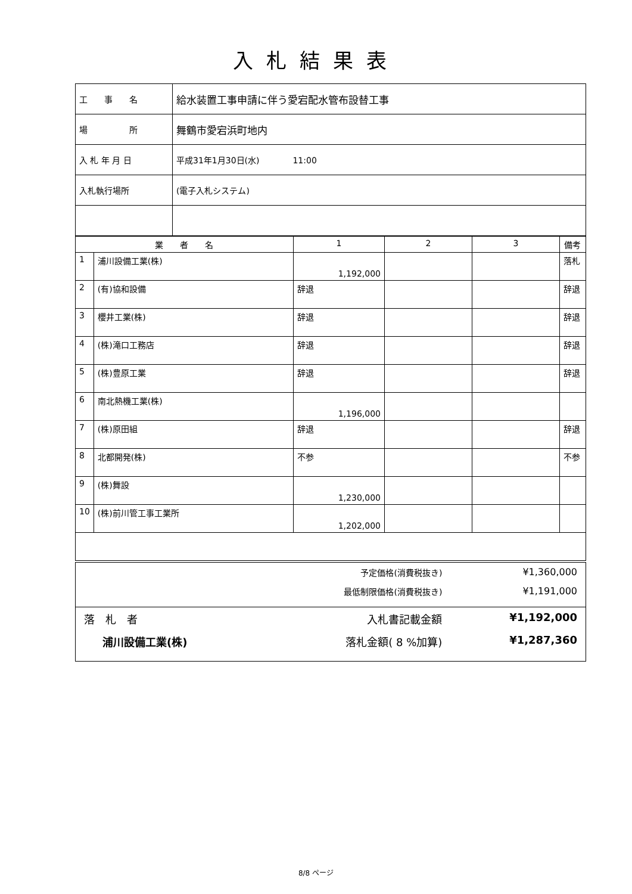入札結果表
| 工 事 名 | 給水装置工事申請に伴う愛宕配水管布設替工事 |
| 場 所 | 舞鶴市愛宕浜町地内 |
| 入 札 年 月 日 | 平成31年1月30日(水) 11:00 |
| 入札執行場所 | (電子入札システム) |
| 業 者 名 | | 1 | 2 | 3 | 備考 |
| --- | --- | --- | --- | --- | --- |
| 1 | 浦川設備工業(株) | 1,192,000 | | | 落札 |
| 2 | (有)協和設備 | 辞退 | | | 辞退 |
| 3 | 櫻井工業(株) | 辞退 | | | 辞退 |
| 4 | (株)滝口工務店 | 辞退 | | | 辞退 |
| 5 | (株)豊原工業 | 辞退 | | | 辞退 |
| 6 | 南北熱機工業(株) | 1,196,000 | | | |
| 7 | (株)原田組 | 辞退 | | | 辞退 |
| 8 | 北都開発(株) | 不参 | | | 不参 |
| 9 | (株)舞設 | 1,230,000 | | | |
| 10 | (株)前川管工事工業所 | 1,202,000 | | | |
| | 予定価格(消費税抜き) | ¥1,360,000 |
| | 最低制限価格(消費税抜き) | ¥1,191,000 |
| 落 札 者 | 入札書記載金額 | ¥1,192,000 |
| 浦川設備工業(株) | 落札金額( 8 %加算) | ¥1,287,360 |
8/8 ページ